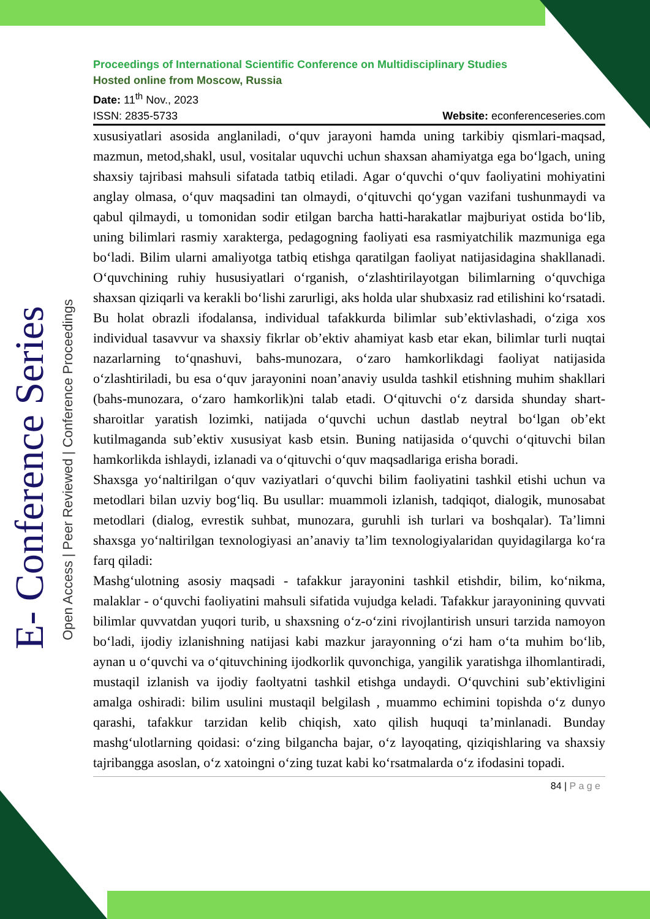E- Conference Series
Open Access | Peer Reviewed | Conference Proceedings
Proceedings of International Scientific Conference on Multidisciplinary Studies
Hosted online from Moscow, Russia
Date: 11<sup>th</sup> Nov., 2023
ISSN: 2835-5733 Website: econferenceseries.com
xususiyatlari asosida anglaniladi, o‘quv jarayoni hamda uning tarkibiy qismlari-maqsad, mazmun, metod,shakl, usul, vositalar uquvchi uchun shaxsan ahamiyatga ega bo‘lgach, uning shaxsiy tajribasi mahsuli sifatada tatbiq etiladi. Agar o‘quvchi o‘quv faoliyatini mohiyatini anglay olmasa, o‘quv maqsadini tan olmaydi, o‘qituvchi qo‘ygan vazifani tushunmaydi va qabul qilmaydi, u tomonidan sodir etilgan barcha hatti-harakatlar majburiyat ostida bo‘lib, uning bilimlari rasmiy xarakterga, pedagogning faoliyati esa rasmiyatchilik mazmuniga ega bo‘ladi. Bilim ularni amaliyotga tatbiq etishga qaratilgan faoliyat natijasidagina shakllanadi. O‘quvchining ruhiy hususiyatlari o‘rganish, o‘zlashtirilayotgan bilimlarning o‘quvchiga shaxsan qiziqarli va kerakli bo‘lishi zarurligi, aks holda ular shubxasiz rad etilishini ko‘rsatadi. Bu holat obrazli ifodalansa, individual tafakkurda bilimlar sub’ektivlashadi, o‘ziga xos individual tasavvur va shaxsiy fikrlar ob’ektiv ahamiyat kasb etar ekan, bilimlar turli nuqtai nazarlarning to‘qnashuvi, bahs-munozara, o‘zaro hamkorlikdagi faoliyat natijasida o‘zlashtiriladi, bu esa o‘quv jarayonini noan’anaviy usulda tashkil etishning muhim shakllari (bahs-munozara, o‘zaro hamkorlik)ni talab etadi. O‘qituvchi o‘z darsida shunday shart-sharoitlar yaratish lozimki, natijada o‘quvchi uchun dastlab neytral bo‘lgan ob’ekt kutilmaganda sub’ektiv xususiyat kasb etsin. Buning natijasida o‘quvchi o‘qituvchi bilan hamkorlikda ishlaydi, izlanadi va o‘qituvchi o‘quv maqsadlariga erisha boradi.
Shaxsga yo‘naltirilgan o‘quv vaziyatlari o‘quvchi bilim faoliyatini tashkil etishi uchun va metodlari bilan uzviy bog‘liq. Bu usullar: muammoli izlanish, tadqiqot, dialogik, munosabat metodlari (dialog, evrestik suhbat, munozara, guruhli ish turlari va boshqalar). Ta’limni shaxsga yo‘naltirilgan texnologiyasi an’anaviy ta’lim texnologiyalaridan quyidagilarga ko‘ra farq qiladi:
Mashg‘ulotning asosiy maqsadi - tafakkur jarayonini tashkil etishdir, bilim, ko‘nikma, malaklar - o‘quvchi faoliyatini mahsuli sifatida vujudga keladi. Tafakkur jarayonining quvvati bilimlar quvvatdan yuqori turib, u shaxsning o‘z-o‘zini rivojlantirish unsuri tarzida namoyon bo‘ladi, ijodiy izlanishning natijasi kabi mazkur jarayonning o‘zi ham o‘ta muhim bo‘lib, aynan u o‘quvchi va o‘qituvchining ijodkorlik quvonchiga, yangilik yaratishga ilhomlantiradi, mustaqil izlanish va ijodiy faoltyatni tashkil etishga undaydi. O‘quvchini sub’ektivligini amalga oshiradi: bilim usulini mustaqil belgilash , muammo echimini topishda o‘z dunyo qarashi, tafakkur tarzidan kelib chiqish, xato qilish huquqi ta’minlanadi. Bunday mashg‘ulotlarning qoidasi: o‘zing bilgancha bajar, o‘z layoqating, qiziqishlaring va shaxsiy tajribangga asoslan, o‘z xatoingni o‘zing tuzat kabi ko‘rsatmalarda o‘z ifodasini topadi.
84 | P a g e